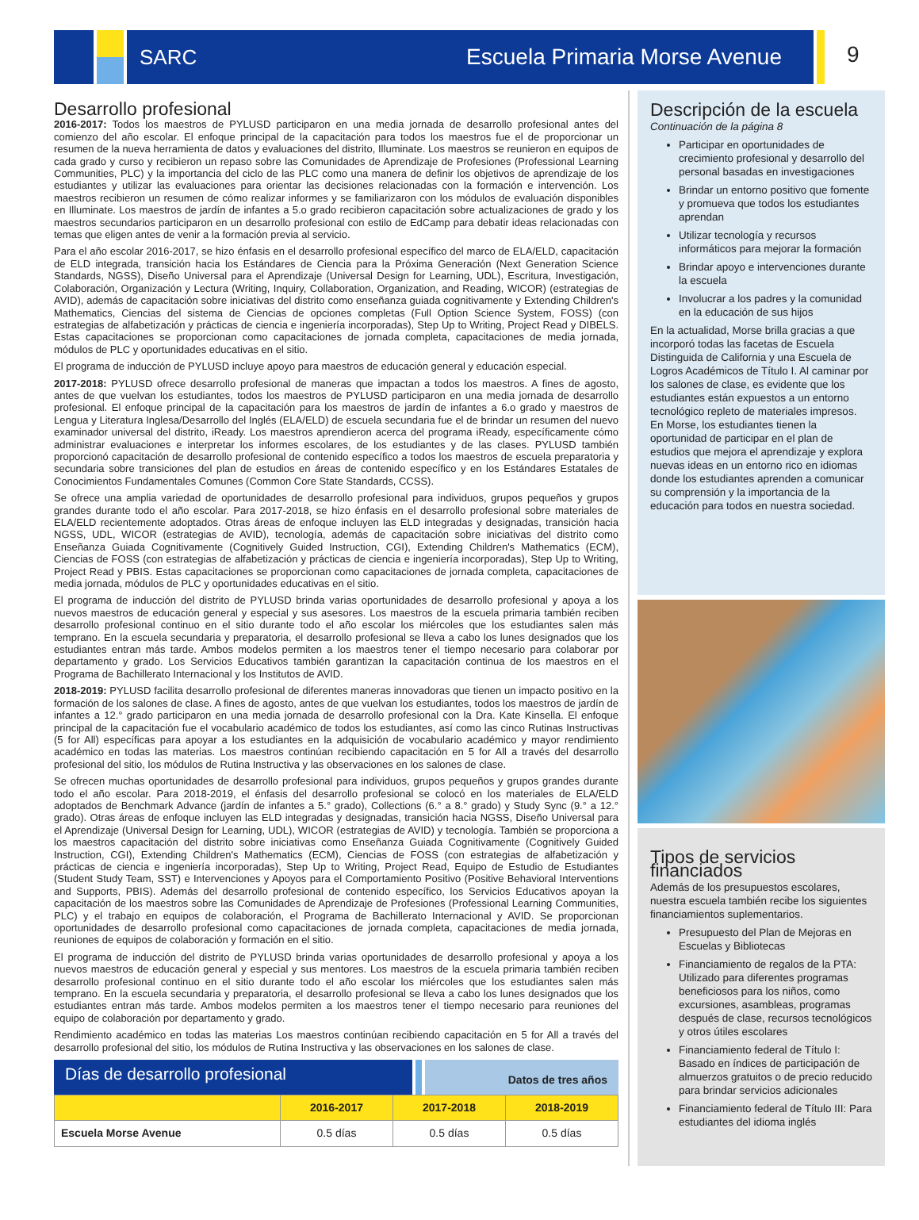SARC Escuela Primaria Morse Avenue
9
Desarrollo profesional
2016-2017: Todos los maestros de PYLUSD participaron en una media jornada de desarrollo profesional antes del comienzo del año escolar. El enfoque principal de la capacitación para todos los maestros fue el de proporcionar un resumen de la nueva herramienta de datos y evaluaciones del distrito, Illuminate. Los maestros se reunieron en equipos de cada grado y curso y recibieron un repaso sobre las Comunidades de Aprendizaje de Profesiones (Professional Learning Communities, PLC) y la importancia del ciclo de las PLC como una manera de definir los objetivos de aprendizaje de los estudiantes y utilizar las evaluaciones para orientar las decisiones relacionadas con la formación e intervención. Los maestros recibieron un resumen de cómo realizar informes y se familiarizaron con los módulos de evaluación disponibles en Illuminate. Los maestros de jardín de infantes a 5.o grado recibieron capacitación sobre actualizaciones de grado y los maestros secundarios participaron en un desarrollo profesional con estilo de EdCamp para debatir ideas relacionadas con temas que eligen antes de venir a la formación previa al servicio.
Para el año escolar 2016-2017, se hizo énfasis en el desarrollo profesional específico del marco de ELA/ELD, capacitación de ELD integrada, transición hacia los Estándares de Ciencia para la Próxima Generación (Next Generation Science Standards, NGSS), Diseño Universal para el Aprendizaje (Universal Design for Learning, UDL), Escritura, Investigación, Colaboración, Organización y Lectura (Writing, Inquiry, Collaboration, Organization, and Reading, WICOR) (estrategias de AVID), además de capacitación sobre iniciativas del distrito como enseñanza guiada cognitivamente y Extending Children's Mathematics, Ciencias del sistema de Ciencias de opciones completas (Full Option Science System, FOSS) (con estrategias de alfabetización y prácticas de ciencia e ingeniería incorporadas), Step Up to Writing, Project Read y DIBELS. Estas capacitaciones se proporcionan como capacitaciones de jornada completa, capacitaciones de media jornada, módulos de PLC y oportunidades educativas en el sitio.
El programa de inducción de PYLUSD incluye apoyo para maestros de educación general y educación especial.
2017-2018: PYLUSD ofrece desarrollo profesional de maneras que impactan a todos los maestros. A fines de agosto, antes de que vuelvan los estudiantes, todos los maestros de PYLUSD participaron en una media jornada de desarrollo profesional. El enfoque principal de la capacitación para los maestros de jardín de infantes a 6.o grado y maestros de Lengua y Literatura Inglesa/Desarrollo del Inglés (ELA/ELD) de escuela secundaria fue el de brindar un resumen del nuevo examinador universal del distrito, iReady. Los maestros aprendieron acerca del programa iReady, específicamente cómo administrar evaluaciones e interpretar los informes escolares, de los estudiantes y de las clases. PYLUSD también proporcionó capacitación de desarrollo profesional de contenido específico a todos los maestros de escuela preparatoria y secundaria sobre transiciones del plan de estudios en áreas de contenido específico y en los Estándares Estatales de Conocimientos Fundamentales Comunes (Common Core State Standards, CCSS).
Se ofrece una amplia variedad de oportunidades de desarrollo profesional para individuos, grupos pequeños y grupos grandes durante todo el año escolar. Para 2017-2018, se hizo énfasis en el desarrollo profesional sobre materiales de ELA/ELD recientemente adoptados. Otras áreas de enfoque incluyen las ELD integradas y designadas, transición hacia NGSS, UDL, WICOR (estrategias de AVID), tecnología, además de capacitación sobre iniciativas del distrito como Enseñanza Guiada Cognitivamente (Cognitively Guided Instruction, CGI), Extending Children's Mathematics (ECM), Ciencias de FOSS (con estrategias de alfabetización y prácticas de ciencia e ingeniería incorporadas), Step Up to Writing, Project Read y PBIS. Estas capacitaciones se proporcionan como capacitaciones de jornada completa, capacitaciones de media jornada, módulos de PLC y oportunidades educativas en el sitio.
El programa de inducción del distrito de PYLUSD brinda varias oportunidades de desarrollo profesional y apoya a los nuevos maestros de educación general y especial y sus asesores. Los maestros de la escuela primaria también reciben desarrollo profesional continuo en el sitio durante todo el año escolar los miércoles que los estudiantes salen más temprano. En la escuela secundaria y preparatoria, el desarrollo profesional se lleva a cabo los lunes designados que los estudiantes entran más tarde. Ambos modelos permiten a los maestros tener el tiempo necesario para colaborar por departamento y grado. Los Servicios Educativos también garantizan la capacitación continua de los maestros en el Programa de Bachillerato Internacional y los Institutos de AVID.
2018-2019: PYLUSD facilita desarrollo profesional de diferentes maneras innovadoras que tienen un impacto positivo en la formación de los salones de clase. A fines de agosto, antes de que vuelvan los estudiantes, todos los maestros de jardín de infantes a 12.° grado participaron en una media jornada de desarrollo profesional con la Dra. Kate Kinsella. El enfoque principal de la capacitación fue el vocabulario académico de todos los estudiantes, así como las cinco Rutinas Instructivas (5 for All) específicas para apoyar a los estudiantes en la adquisición de vocabulario académico y mayor rendimiento académico en todas las materias. Los maestros continúan recibiendo capacitación en 5 for All a través del desarrollo profesional del sitio, los módulos de Rutina Instructiva y las observaciones en los salones de clase.
Se ofrecen muchas oportunidades de desarrollo profesional para individuos, grupos pequeños y grupos grandes durante todo el año escolar. Para 2018-2019, el énfasis del desarrollo profesional se colocó en los materiales de ELA/ELD adoptados de Benchmark Advance (jardín de infantes a 5.° grado), Collections (6.° a 8.° grado) y Study Sync (9.° a 12.° grado). Otras áreas de enfoque incluyen las ELD integradas y designadas, transición hacia NGSS, Diseño Universal para el Aprendizaje (Universal Design for Learning, UDL), WICOR (estrategias de AVID) y tecnología. También se proporciona a los maestros capacitación del distrito sobre iniciativas como Enseñanza Guiada Cognitivamente (Cognitively Guided Instruction, CGI), Extending Children's Mathematics (ECM), Ciencias de FOSS (con estrategias de alfabetización y prácticas de ciencia e ingeniería incorporadas), Step Up to Writing, Project Read, Equipo de Estudio de Estudiantes (Student Study Team, SST) e Intervenciones y Apoyos para el Comportamiento Positivo (Positive Behavioral Interventions and Supports, PBIS). Además del desarrollo profesional de contenido específico, los Servicios Educativos apoyan la capacitación de los maestros sobre las Comunidades de Aprendizaje de Profesiones (Professional Learning Communities, PLC) y el trabajo en equipos de colaboración, el Programa de Bachillerato Internacional y AVID. Se proporcionan oportunidades de desarrollo profesional como capacitaciones de jornada completa, capacitaciones de media jornada, reuniones de equipos de colaboración y formación en el sitio.
El programa de inducción del distrito de PYLUSD brinda varias oportunidades de desarrollo profesional y apoya a los nuevos maestros de educación general y especial y sus mentores. Los maestros de la escuela primaria también reciben desarrollo profesional continuo en el sitio durante todo el año escolar los miércoles que los estudiantes salen más temprano. En la escuela secundaria y preparatoria, el desarrollo profesional se lleva a cabo los lunes designados que los estudiantes entran más tarde. Ambos modelos permiten a los maestros tener el tiempo necesario para reuniones del equipo de colaboración por departamento y grado.
Rendimiento académico en todas las materias Los maestros continúan recibiendo capacitación en 5 for All a través del desarrollo profesional del sitio, los módulos de Rutina Instructiva y las observaciones en los salones de clase.
Días de desarrollo profesional
Datos de tres años
| | 2016-2017 | 2017-2018 | 2018-2019 |
| --- | --- | --- | --- |
| Escuela Morse Avenue | 0.5 días | 0.5 días | 0.5 días |
Descripción de la escuela
Continuación de la página 8
Participar en oportunidades de crecimiento profesional y desarrollo del personal basadas en investigaciones
Brindar un entorno positivo que fomente y promueva que todos los estudiantes aprendan
Utilizar tecnología y recursos informáticos para mejorar la formación
Brindar apoyo e intervenciones durante la escuela
Involucrar a los padres y la comunidad en la educación de sus hijos
En la actualidad, Morse brilla gracias a que incorporó todas las facetas de Escuela Distinguida de California y una Escuela de Logros Académicos de Título I. Al caminar por los salones de clase, es evidente que los estudiantes están expuestos a un entorno tecnológico repleto de materiales impresos. En Morse, los estudiantes tienen la oportunidad de participar en el plan de estudios que mejora el aprendizaje y explora nuevas ideas en un entorno rico en idiomas donde los estudiantes aprenden a comunicar su comprensión y la importancia de la educación para todos en nuestra sociedad.
Tipos de servicios financiados
Además de los presupuestos escolares, nuestra escuela también recibe los siguientes financiamientos suplementarios.
Presupuesto del Plan de Mejoras en Escuelas y Bibliotecas
Financiamiento de regalos de la PTA: Utilizado para diferentes programas beneficiosos para los niños, como excursiones, asambleas, programas después de clase, recursos tecnológicos y otros útiles escolares
Financiamiento federal de Título I: Basado en índices de participación de almuerzos gratuitos o de precio reducido para brindar servicios adicionales
Financiamiento federal de Título III: Para estudiantes del idioma inglés